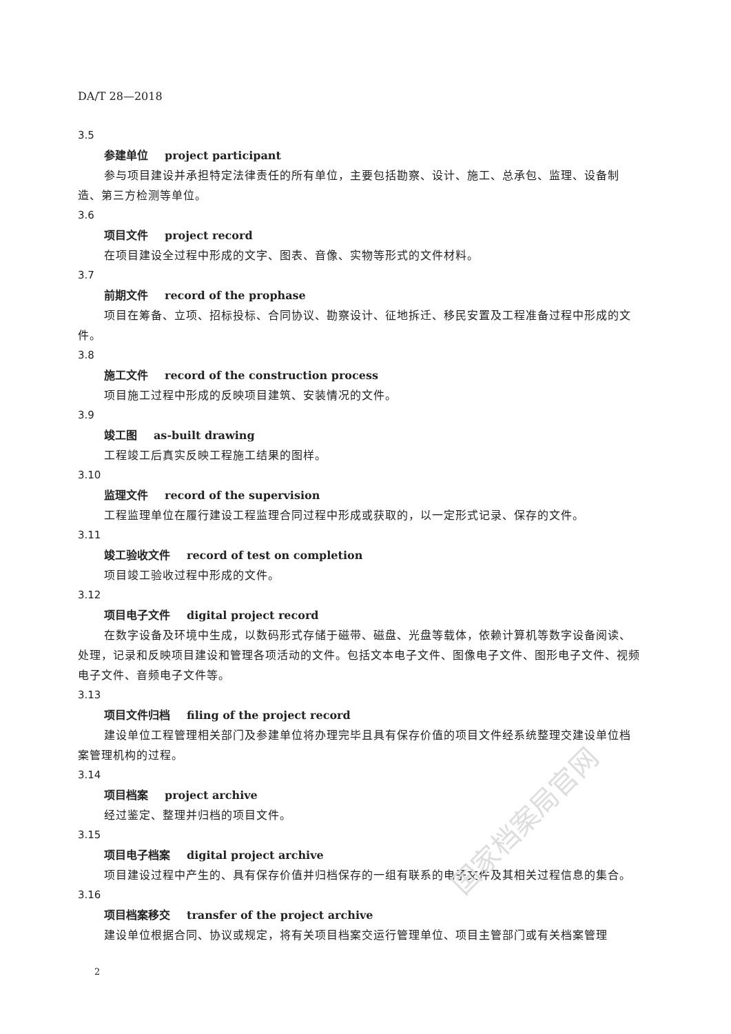国家档案局官网
DA/T 28—2018
3.5
参建单位 project participant
参与项目建设并承担特定法律责任的所有单位，主要包括勘察、设计、施工、总承包、监理、设备制造、第三方检测等单位。
3.6
项目文件 project record
在项目建设全过程中形成的文字、图表、音像、实物等形式的文件材料。
3.7
前期文件 record of the prophase
项目在筹备、立项、招标投标、合同协议、勘察设计、征地拆迁、移民安置及工程准备过程中形成的文件。
3.8
施工文件 record of the construction process
项目施工过程中形成的反映项目建筑、安装情况的文件。
3.9
竣工图 as-built drawing
工程竣工后真实反映工程施工结果的图样。
3.10
监理文件 record of the supervision
工程监理单位在履行建设工程监理合同过程中形成或获取的，以一定形式记录、保存的文件。
3.11
竣工验收文件 record of test on completion
项目竣工验收过程中形成的文件。
3.12
项目电子文件 digital project record
在数字设备及环境中生成，以数码形式存储于磁带、磁盘、光盘等载体，依赖计算机等数字设备阅读、处理，记录和反映项目建设和管理各项活动的文件。包括文本电子文件、图像电子文件、图形电子文件、视频电子文件、音频电子文件等。
3.13
项目文件归档 filing of the project record
建设单位工程管理相关部门及参建单位将办理完毕且具有保存价值的项目文件经系统整理交建设单位档案管理机构的过程。
3.14
项目档案 project archive
经过鉴定、整理并归档的项目文件。
3.15
项目电子档案 digital project archive
项目建设过程中产生的、具有保存价值并归档保存的一组有联系的电子文件及其相关过程信息的集合。
3.16
项目档案移交 transfer of the project archive
建设单位根据合同、协议或规定，将有关项目档案交运行管理单位、项目主管部门或有关档案管理
2